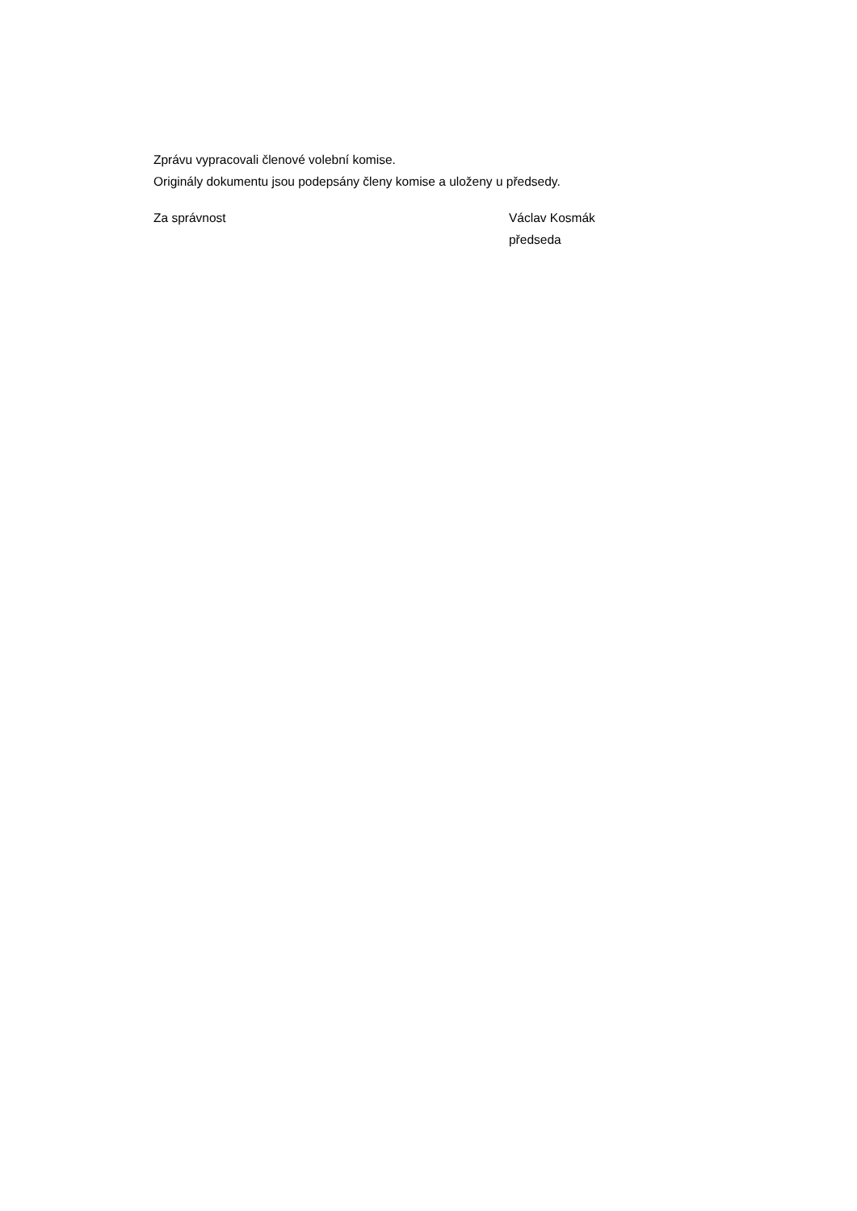Zprávu vypracovali členové volební komise.
Originály dokumentu jsou podepsány členy komise a uloženy u předsedy.
Za správnost Václav Kosmák
předseda